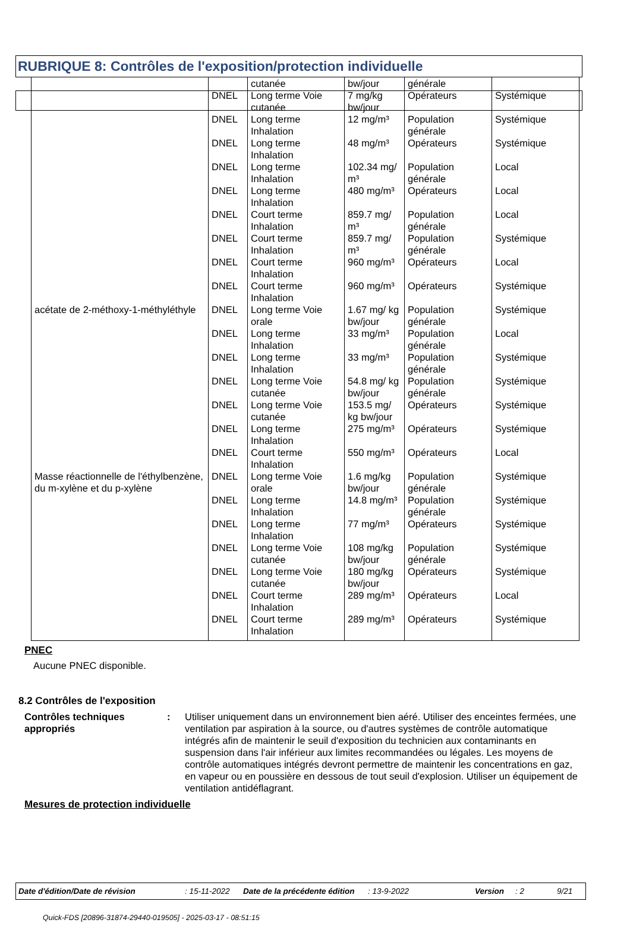RUBRIQUE 8: Contrôles de l'exposition/protection individuelle
| | | cutanée | bw/jour | générale | |
| | DNEL | Long terme Voie cutanée | 7 mg/kg bw/jour | Opérateurs | Systémique |
| | DNEL | Long terme Inhalation | 12 mg/m³ | Population générale | Systémique |
| | DNEL | Long terme Inhalation | 48 mg/m³ | Opérateurs | Systémique |
| | DNEL | Long terme Inhalation | 102.34 mg/ m³ | Population générale | Local |
| | DNEL | Long terme Inhalation | 480 mg/m³ | Opérateurs | Local |
| | DNEL | Court terme Inhalation | 859.7 mg/ m³ | Population générale | Local |
| | DNEL | Court terme Inhalation | 859.7 mg/ m³ | Population générale | Systémique |
| | DNEL | Court terme Inhalation | 960 mg/m³ | Opérateurs | Local |
| | DNEL | Court terme Inhalation | 960 mg/m³ | Opérateurs | Systémique |
| acétate de 2-méthoxy-1-méthyléthyle | DNEL | Long terme Voie orale | 1.67 mg/ kg bw/jour | Population générale | Systémique |
| | DNEL | Long terme Inhalation | 33 mg/m³ | Population générale | Local |
| | DNEL | Long terme Inhalation | 33 mg/m³ | Population générale | Systémique |
| | DNEL | Long terme Voie cutanée | 54.8 mg/ kg bw/jour | Population générale | Systémique |
| | DNEL | Long terme Voie cutanée | 153.5 mg/ kg bw/jour | Opérateurs | Systémique |
| | DNEL | Long terme Inhalation | 275 mg/m³ | Opérateurs | Systémique |
| | DNEL | Court terme Inhalation | 550 mg/m³ | Opérateurs | Local |
| Masse réactionnelle de l'éthylbenzène, du m-xylène et du p-xylène | DNEL | Long terme Voie orale | 1.6 mg/kg bw/jour | Population générale | Systémique |
| | DNEL | Long terme Inhalation | 14.8 mg/m³ | Population générale | Systémique |
| | DNEL | Long terme Inhalation | 77 mg/m³ | Opérateurs | Systémique |
| | DNEL | Long terme Voie cutanée | 108 mg/kg bw/jour | Population générale | Systémique |
| | DNEL | Long terme Voie cutanée | 180 mg/kg bw/jour | Opérateurs | Systémique |
| | DNEL | Court terme Inhalation | 289 mg/m³ | Opérateurs | Local |
| | DNEL | Court terme Inhalation | 289 mg/m³ | Opérateurs | Systémique |
PNEC
Aucune PNEC disponible.
8.2 Contrôles de l'exposition
Contrôles techniques appropriés
: Utiliser uniquement dans un environnement bien aéré. Utiliser des enceintes fermées, une ventilation par aspiration à la source, ou d'autres systèmes de contrôle automatique intégrés afin de maintenir le seuil d'exposition du technicien aux contaminants en suspension dans l'air inférieur aux limites recommandées ou légales. Les moyens de contrôle automatiques intégrés devront permettre de maintenir les concentrations en gaz, en vapeur ou en poussière en dessous de tout seuil d'explosion. Utiliser un équipement de ventilation antidéflagrant.
Mesures de protection individuelle
Date d'édition/Date de révision: 15-11-2022 Date de la précédente édition: 13-9-2022 Version: 2 9/21
Quick-FDS [20896-31874-29440-019505] - 2025-03-17 - 08:51:15